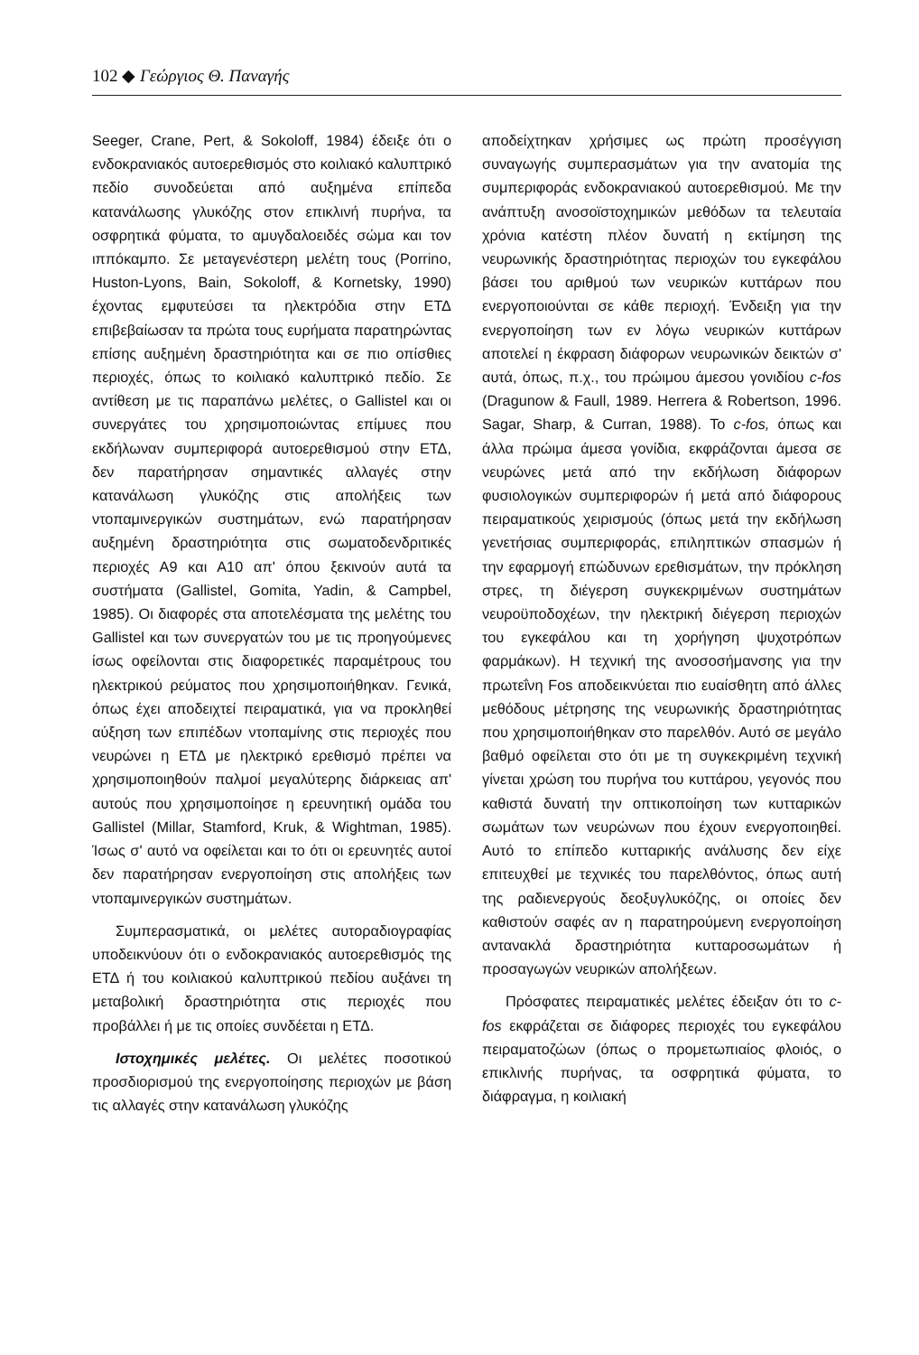102 ◆ Γεώργιος Θ. Παναγής
Seeger, Crane, Pert, & Sokoloff, 1984) έδειξε ότι ο ενδοκρανιακός αυτοερεθισμός στο κοιλιακό καλυπτρικό πεδίο συνοδεύεται από αυξημένα επίπεδα κατανάλωσης γλυκόζης στον επικλινή πυρήνα, τα οσφρητικά φύματα, το αμυγδαλοειδές σώμα και τον ιππόκαμπο. Σε μεταγενέστερη μελέτη τους (Porrino, Huston-Lyons, Bain, Sokoloff, & Kornetsky, 1990) έχοντας εμφυτεύσει τα ηλεκτρόδια στην ΕΤΔ επιβεβαίωσαν τα πρώτα τους ευρήματα παρατηρώντας επίσης αυξημένη δραστηριότητα και σε πιο οπίσθιες περιοχές, όπως το κοιλιακό καλυπτρικό πεδίο. Σε αντίθεση με τις παραπάνω μελέτες, ο Gallistel και οι συνεργάτες του χρησιμοποιώντας επίμυες που εκδήλωναν συμπεριφορά αυτοερεθισμού στην ΕΤΔ, δεν παρατήρησαν σημαντικές αλλαγές στην κατανάλωση γλυκόζης στις απολήξεις των ντοπαμινεργικών συστημάτων, ενώ παρατήρησαν αυξημένη δραστηριότητα στις σωματοδενδριτικές περιοχές Α9 και Α10 απ' όπου ξεκινούν αυτά τα συστήματα (Gallistel, Gomita, Yadin, & Campbel, 1985). Οι διαφορές στα αποτελέσματα της μελέτης του Gallistel και των συνεργατών του με τις προηγούμενες ίσως οφείλονται στις διαφορετικές παραμέτρους του ηλεκτρικού ρεύματος που χρησιμοποιήθηκαν. Γενικά, όπως έχει αποδειχτεί πειραματικά, για να προκληθεί αύξηση των επιπέδων ντοπαμίνης στις περιοχές που νευρώνει η ΕΤΔ με ηλεκτρικό ερεθισμό πρέπει να χρησιμοποιηθούν παλμοί μεγαλύτερης διάρκειας απ' αυτούς που χρησιμοποίησε η ερευνητική ομάδα του Gallistel (Millar, Stamford, Kruk, & Wightman, 1985). Ίσως σ' αυτό να οφείλεται και το ότι οι ερευνητές αυτοί δεν παρατήρησαν ενεργοποίηση στις απολήξεις των ντοπαμινεργικών συστημάτων.
Συμπερασματικά, οι μελέτες αυτοραδιογραφίας υποδεικνύουν ότι ο ενδοκρανιακός αυτοερεθισμός της ΕΤΔ ή του κοιλιακού καλυπτρικού πεδίου αυξάνει τη μεταβολική δραστηριότητα στις περιοχές που προβάλλει ή με τις οποίες συνδέεται η ΕΤΔ.
Ιστοχημικές μελέτες. Οι μελέτες ποσοτικού προσδιορισμού της ενεργοποίησης περιοχών με βάση τις αλλαγές στην κατανάλωση γλυκόζης
αποδείχτηκαν χρήσιμες ως πρώτη προσέγγιση συναγωγής συμπερασμάτων για την ανατομία της συμπεριφοράς ενδοκρανιακού αυτοερεθισμού. Με την ανάπτυξη ανοσοϊστοχημικών μεθόδων τα τελευταία χρόνια κατέστη πλέον δυνατή η εκτίμηση της νευρωνικής δραστηριότητας περιοχών του εγκεφάλου βάσει του αριθμού των νευρικών κυττάρων που ενεργοποιούνται σε κάθε περιοχή. Ένδειξη για την ενεργοποίηση των εν λόγω νευρικών κυττάρων αποτελεί η έκφραση διάφορων νευρωνικών δεικτών σ' αυτά, όπως, π.χ., του πρώιμου άμεσου γονιδίου c-fos (Dragunow & Faull, 1989. Herrera & Robertson, 1996. Sagar, Sharp, & Curran, 1988). Το c-fos, όπως και άλλα πρώιμα άμεσα γονίδια, εκφράζονται άμεσα σε νευρώνες μετά από την εκδήλωση διάφορων φυσιολογικών συμπεριφορών ή μετά από διάφορους πειραματικούς χειρισμούς (όπως μετά την εκδήλωση γενετήσιας συμπεριφοράς, επιληπτικών σπασμών ή την εφαρμογή επώδυνων ερεθισμάτων, την πρόκληση στρες, τη διέγερση συγκεκριμένων συστημάτων νευροϋποδοχέων, την ηλεκτρική διέγερση περιοχών του εγκεφάλου και τη χορήγηση ψυχοτρόπων φαρμάκων). Η τεχνική της ανοσοσήμανσης για την πρωτεΐνη Fos αποδεικνύεται πιο ευαίσθητη από άλλες μεθόδους μέτρησης της νευρωνικής δραστηριότητας που χρησιμοποιήθηκαν στο παρελθόν. Αυτό σε μεγάλο βαθμό οφείλεται στο ότι με τη συγκεκριμένη τεχνική γίνεται χρώση του πυρήνα του κυττάρου, γεγονός που καθιστά δυνατή την οπτικοποίηση των κυτταρικών σωμάτων των νευρώνων που έχουν ενεργοποιηθεί. Αυτό το επίπεδο κυτταρικής ανάλυσης δεν είχε επιτευχθεί με τεχνικές του παρελθόντος, όπως αυτή της ραδιενεργούς δεοξυγλυκόζης, οι οποίες δεν καθιστούν σαφές αν η παρατηρούμενη ενεργοποίηση αντανακλά δραστηριότητα κυτταροσωμάτων ή προσαγωγών νευρικών απολήξεων.
Πρόσφατες πειραματικές μελέτες έδειξαν ότι το c-fos εκφράζεται σε διάφορες περιοχές του εγκεφάλου πειραματοζώων (όπως ο προμετωπιαίος φλοιός, ο επικλινής πυρήνας, τα οσφρητικά φύματα, το διάφραγμα, η κοιλιακή